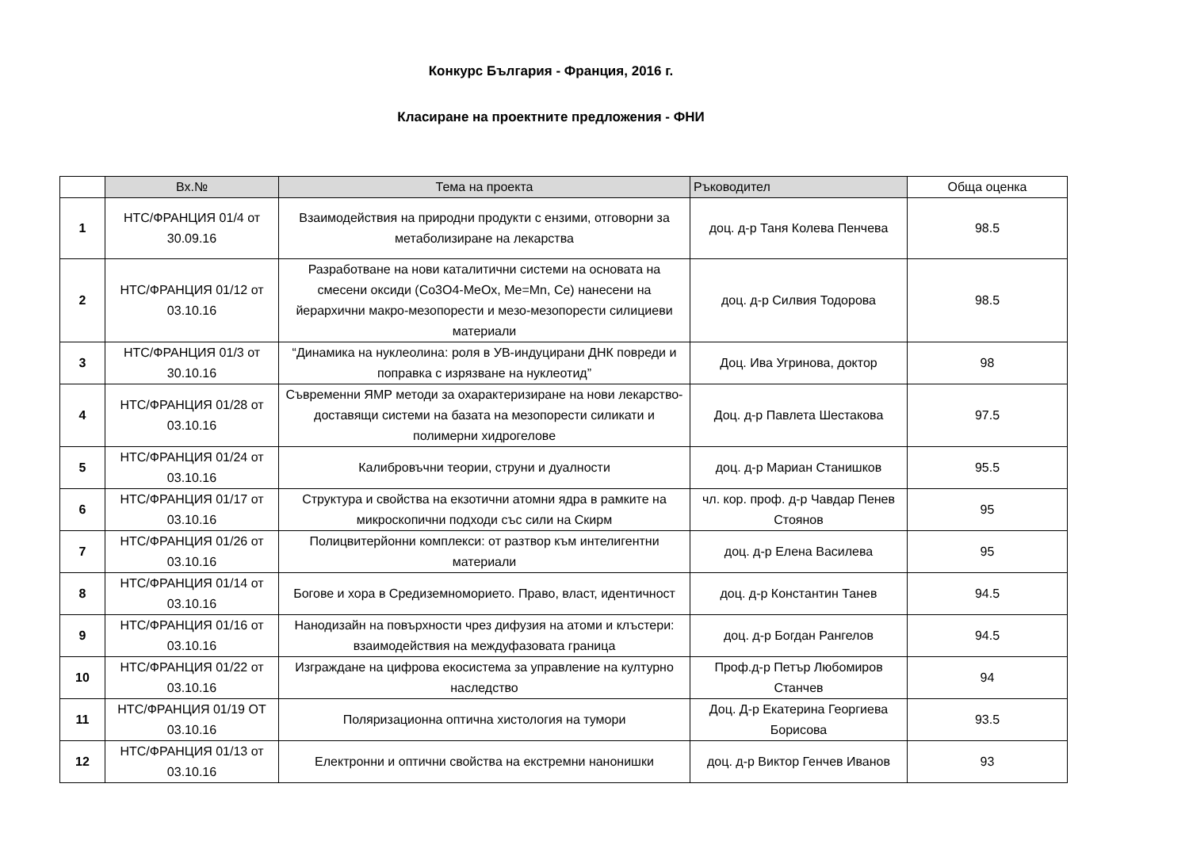Конкурс България - Франция, 2016 г.
Класиране на проектните предложения - ФНИ
| | Вх.№ | Тема на проекта | Ръководител | Обща оценка |
| --- | --- | --- | --- | --- |
| 1 | НТС/ФРАНЦИЯ 01/4 от 30.09.16 | Взаимодействия на природни продукти с ензими, отговорни за метаболизиране на лекарства | доц. д-р Таня Колева Пенчева | 98.5 |
| 2 | НТС/ФРАНЦИЯ 01/12 от 03.10.16 | Разработване на нови каталитични системи на основата на смесени оксиди (Co3O4-MeOx, Me=Mn, Ce) нанесени на йерархични макро-мезопорести и мезо-мезопорести силициеви материали | доц. д-р Силвия Тодорова | 98.5 |
| 3 | НТС/ФРАНЦИЯ 01/3 от 30.10.16 | “Динамика на нуклеолина: роля в УВ-индуцирани ДНК повреди и поправка с изрязване на нуклеотид” | Доц. Ива Угринова, доктор | 98 |
| 4 | НТС/ФРАНЦИЯ 01/28 от 03.10.16 | Съвременни ЯМР методи за охарактеризиране на нови лекарство-доставящи системи на базата на мезопорести силикати и полимерни хидрогелове | Доц. д-р Павлета Шестакова | 97.5 |
| 5 | НТС/ФРАНЦИЯ 01/24 от 03.10.16 | Калибровъчни теории, струни и дуалности | доц. д-р Мариан Станишков | 95.5 |
| 6 | НТС/ФРАНЦИЯ 01/17 от 03.10.16 | Структура и свойства на екзотични атомни ядра в рамките на микроскопични подходи със сили на Скирм | чл. кор. проф. д-р Чавдар Пенев Стоянов | 95 |
| 7 | НТС/ФРАНЦИЯ 01/26 от 03.10.16 | Полицвитерйонни комплекси: от разтвор към интелигентни материали | доц. д-р Елена Василева | 95 |
| 8 | НТС/ФРАНЦИЯ 01/14 от 03.10.16 | Богове и хора в Средиземноморието. Право, власт, идентичност | доц. д-р Константин Танев | 94.5 |
| 9 | НТС/ФРАНЦИЯ 01/16 от 03.10.16 | Нанодизайн на повърхности чрез дифузия на атоми и клъстери: взаимодействия на междуфазовата граница | доц. д-р Богдан Рангелов | 94.5 |
| 10 | НТС/ФРАНЦИЯ 01/22 от 03.10.16 | Изграждане на цифрова екосистема за управление на културно наследство | Проф.д-р Петър Любомиров Станчев | 94 |
| 11 | НТС/ФРАНЦИЯ 01/19 ОТ 03.10.16 | Поляризационна оптична хистология на тумори | Доц. Д-р Екатерина Георгиева Борисова | 93.5 |
| 12 | НТС/ФРАНЦИЯ 01/13 от 03.10.16 | Електронни и оптични свойства на екстремни нанонишки | доц. д-р Виктор Генчев Иванов | 93 |